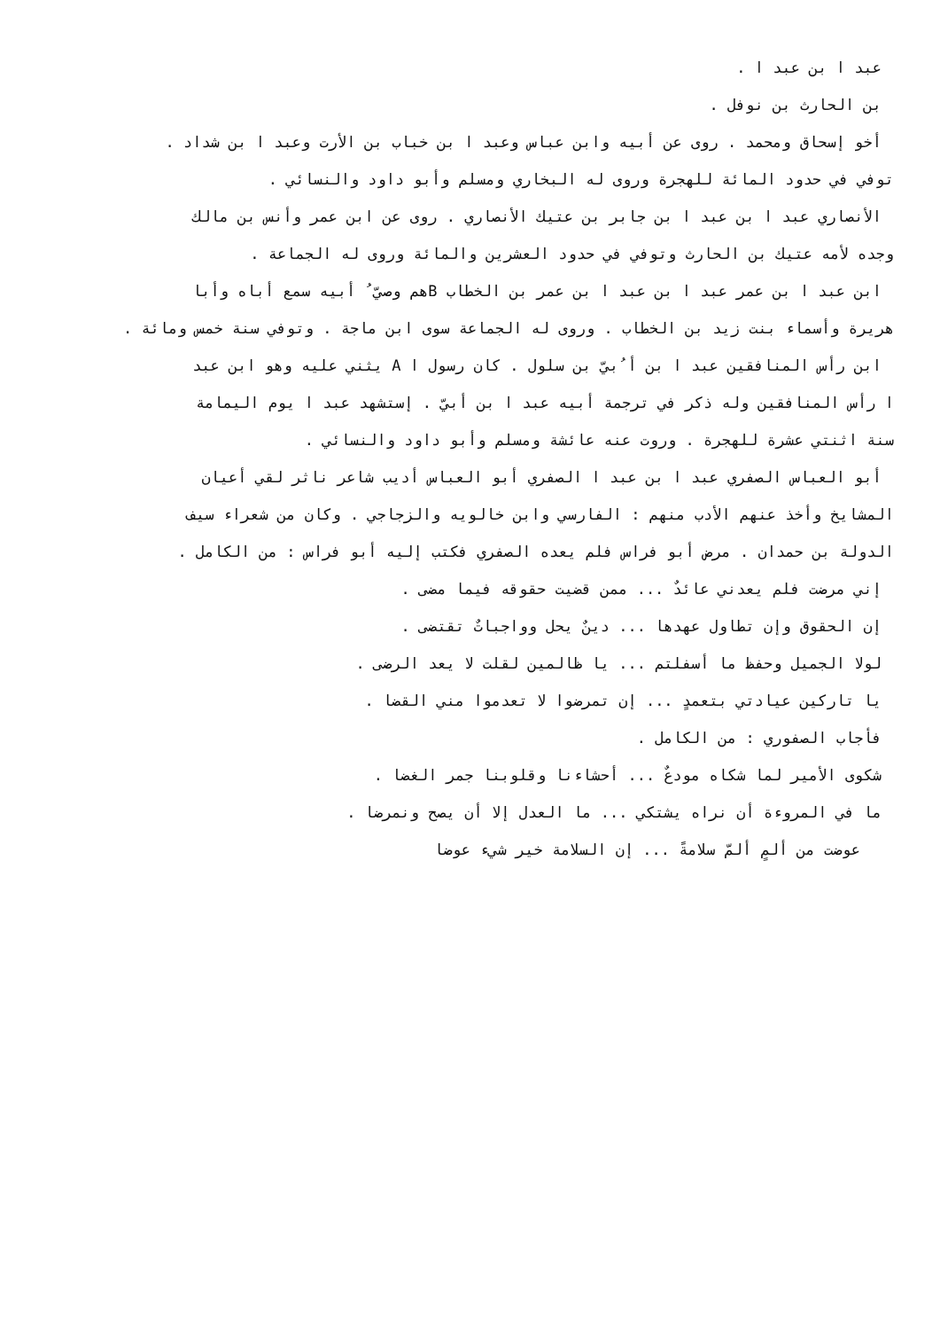عبد ا بن عبد ا .
بن الحارث بن نوفل .
أخو إسحاق ومحمد . روى عن أبيه وابن عباس وعبد ا بن خباب بن الأرت وعبد ا بن شداد .
توفي في حدود المائة للهجرة وروى له البخاري ومسلم وأبو داود والنسائي .
الأنصاري عبد ا بن عبد ا بن جابر بن عتيك الأنصاري . روى عن ابن عمر وأنس بن مالك
وجده لأمه عتيك بن الحارث وتوفي في حدود العشرين والمائة وروى له الجماعة .
ابن عبد ا بن عمر عبد ا بن عبد ا بن عمر بن الخطاب Bهم وصيّ ُ أبيه سمع أباه وأبا
هريرة وأسماء بنت زيد بن الخطاب . وروى له الجماعة سوى ابن ماجة . وتوفي سنة خمس ومائة .
ابن رأس المنافقين عبد ا بن أ ُبيّ بن سلول . كان رسول ا A يثني عليه وهو ابن عبد
ا رأس المنافقين وله ذكر في ترجمة أبيه عبد ا بن أبيّ . إستشهد عبد ا يوم اليمامة
سنة اثنتي عشرة للهجرة . وروت عنه عائشة ومسلم وأبو داود والنسائي .
أبو العباس الصفري عبد ا بن عبد ا الصفري أبو العباس أديب شاعر ناثر لقي أعيان
المشايخ وأخذ عنهم الأدب منهم : الفارسي وابن خالويه والزجاجي . وكان من شعراء سيف
الدولة بن حمدان . مرض أبو فراس فلم يعده الصفري فكتب إليه أبو فراس : من الكامل .
إني مرضت فلم يعدني عائدٌ ... ممن قضيت حقوقه فيما مضى .
إن الحقوق وإن تطاول عهدها ... دينٌ يحل وواجباتٌ تقتضى .
لولا الجميل وحفظ ما أسفلتم ... يا ظالمين لقلت لا يعد الرضى .
يا تاركين عيادتي بتعمدٍ ... إن تمرضوا لا تعدموا مني القضا .
فأجاب الصفوري : من الكامل .
شكوى الأمير لما شكاه مودعٌ ... أحشاءنا وقلوبنا جمر الغضا .
ما في المروءة أن نراه يشتكي ... ما العدل إلا أن يصح ونمرضا .
عوضت من ألمٍ ألمّ سلامةً ... إن السلامة خير شيء عوضا